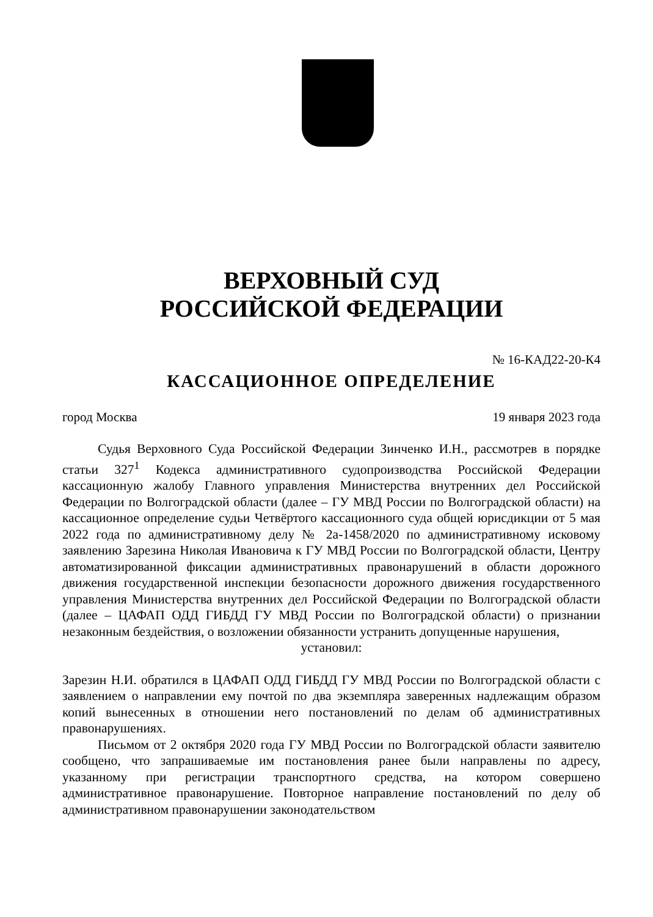ВЕРХОВНЫЙ СУД
РОССИЙСКОЙ ФЕДЕРАЦИИ
№ 16-КАД22-20-К4
КАССАЦИОННОЕ ОПРЕДЕЛЕНИЕ
город Москва 19 января 2023 года
Судья Верховного Суда Российской Федерации Зинченко И.Н., рассмотрев в порядке статьи 327<sup>1</sup> Кодекса административного судопроизводства Российской Федерации кассационную жалобу Главного управления Министерства внутренних дел Российской Федерации по Волгоградской области (далее – ГУ МВД России по Волгоградской области) на кассационное определение судьи Четвёртого кассационного суда общей юрисдикции от 5 мая 2022 года по административному делу № 2а-1458/2020 по административному исковому заявлению Зарезина Николая Ивановича к ГУ МВД России по Волгоградской области, Центру автоматизированной фиксации административных правонарушений в области дорожного движения государственной инспекции безопасности дорожного движения государственного управления Министерства внутренних дел Российской Федерации по Волгоградской области (далее – ЦАФАП ОДД ГИБДД ГУ МВД России по Волгоградской области) о признании незаконным бездействия, о возложении обязанности устранить допущенные нарушения,
установил:
Зарезин Н.И. обратился в ЦАФАП ОДД ГИБДД ГУ МВД России по Волгоградской области с заявлением о направлении ему почтой по два экземпляра заверенных надлежащим образом копий вынесенных в отношении него постановлений по делам об административных правонарушениях.
Письмом от 2 октября 2020 года ГУ МВД России по Волгоградской области заявителю сообщено, что запрашиваемые им постановления ранее были направлены по адресу, указанному при регистрации транспортного средства, на котором совершено административное правонарушение. Повторное направление постановлений по делу об административном правонарушении законодательством